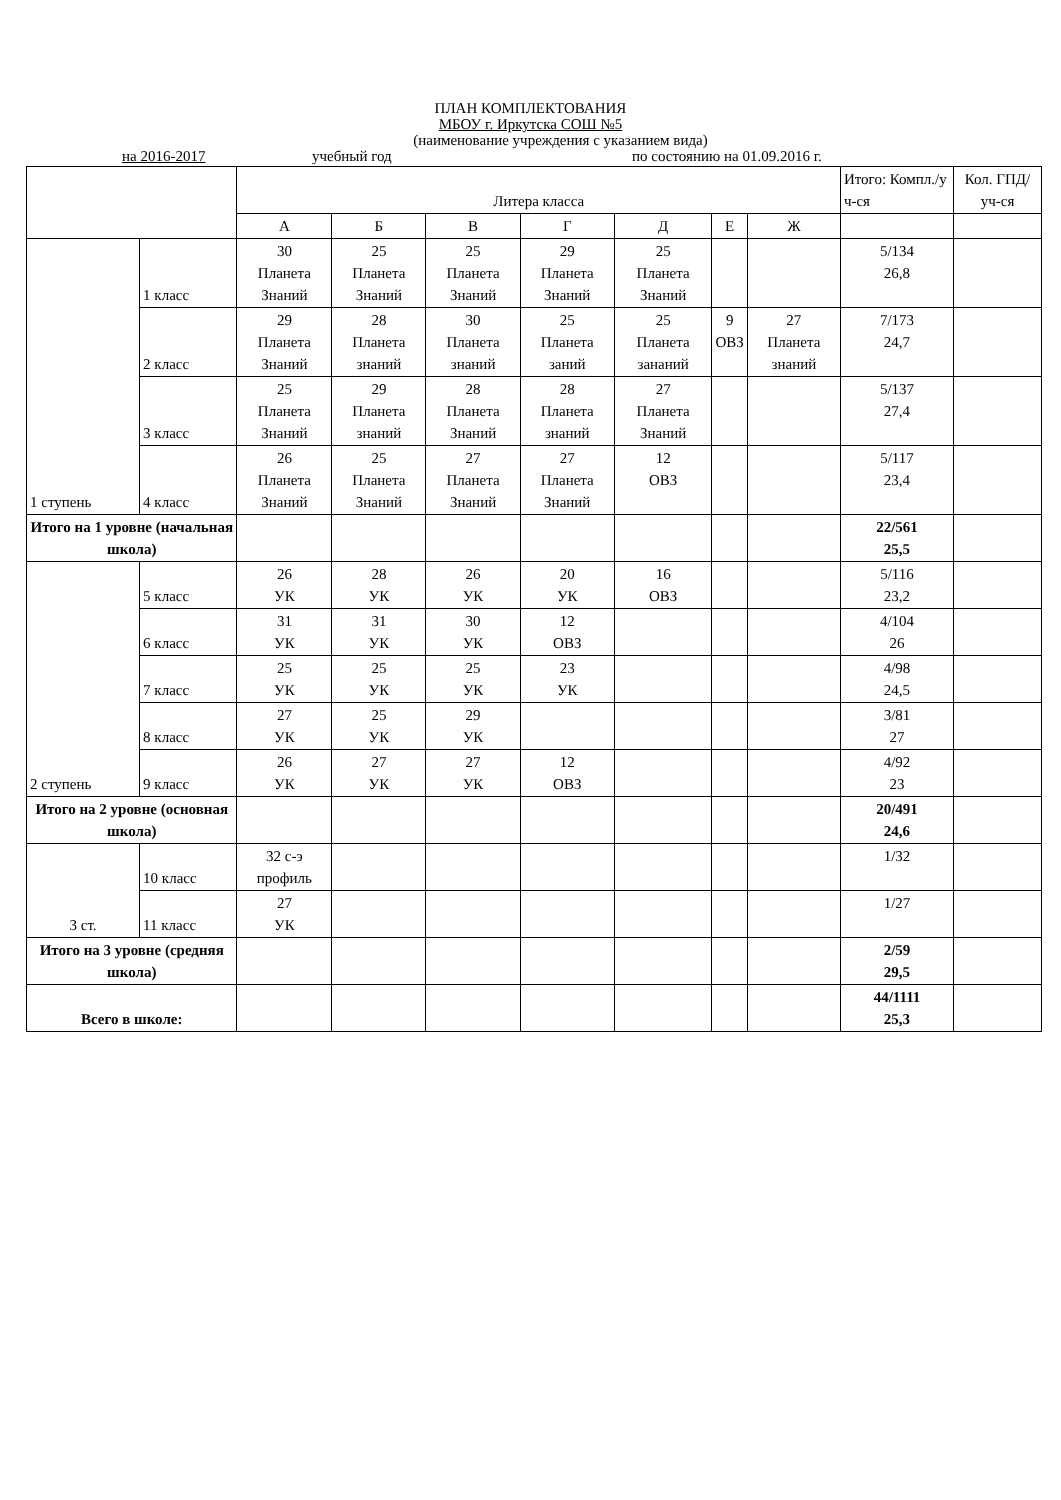ПЛАН КОМПЛЕКТОВАНИЯ
МБОУ г. Иркутска СОШ №5
(наименование учреждения с указанием вида)
на 2016-2017 учебный год по состоянию на 01.09.2016 г.
| | | Литера класса | | | | | | | Итого: Компл./у ч-ся | Кол. ГПД/ уч-ся |
| --- | --- | --- | --- | --- | --- | --- | --- | --- | --- | --- |
| | | А | Б | В | Г | Д | Е | Ж | | |
| 1 ступень | 1 класс | 30 Планета Знаний | 25 Планета Знаний | 25 Планета Знаний | 29 Планета Знаний | 25 Планета Знаний | | | 5/134 26,8 | |
| | 2 класс | 29 Планета Знаний | 28 Планета знаний | 30 Планета знаний | 25 Планета заний | 25 Планета зананий | 9 ОВЗ | 27 Планета знаний | 7/173 24,7 | |
| | 3 класс | 25 Планета Знаний | 29 Планета знаний | 28 Планета Знаний | 28 Планета знаний | 27 Планета Знаний | | | 5/137 27,4 | |
| | 4 класс | 26 Планета Знаний | 25 Планета Знаний | 27 Планета Знаний | 27 Планета Знаний | 12 ОВЗ | | | 5/117 23,4 | |
| Итого на 1 уровне (начальная школа) | | | | | | | | | 22/561 25,5 | |
| 2 ступень | 5 класс | 26 УК | 28 УК | 26 УК | 20 УК | 16 ОВЗ | | | 5/116 23,2 | |
| | 6 класс | 31 УК | 31 УК | 30 УК | 12 ОВЗ | | | | 4/104 26 | |
| | 7 класс | 25 УК | 25 УК | 25 УК | 23 УК | | | | 4/98 24,5 | |
| | 8 класс | 27 УК | 25 УК | 29 УК | | | | | 3/81 27 | |
| | 9 класс | 26 УК | 27 УК | 27 УК | 12 ОВЗ | | | | 4/92 23 | |
| Итого на 2 уровне (основная школа) | | | | | | | | | 20/491 24,6 | |
| 3 ст. | 10 класс | 32 с-э профиль | | | | | | | 1/32 | |
| | 11 класс | 27 УК | | | | | | | 1/27 | |
| Итого на 3 уровне (средняя школа) | | | | | | | | | 2/59 29,5 | |
| Всего в школе: | | | | | | | | | 44/1111 25,3 | |